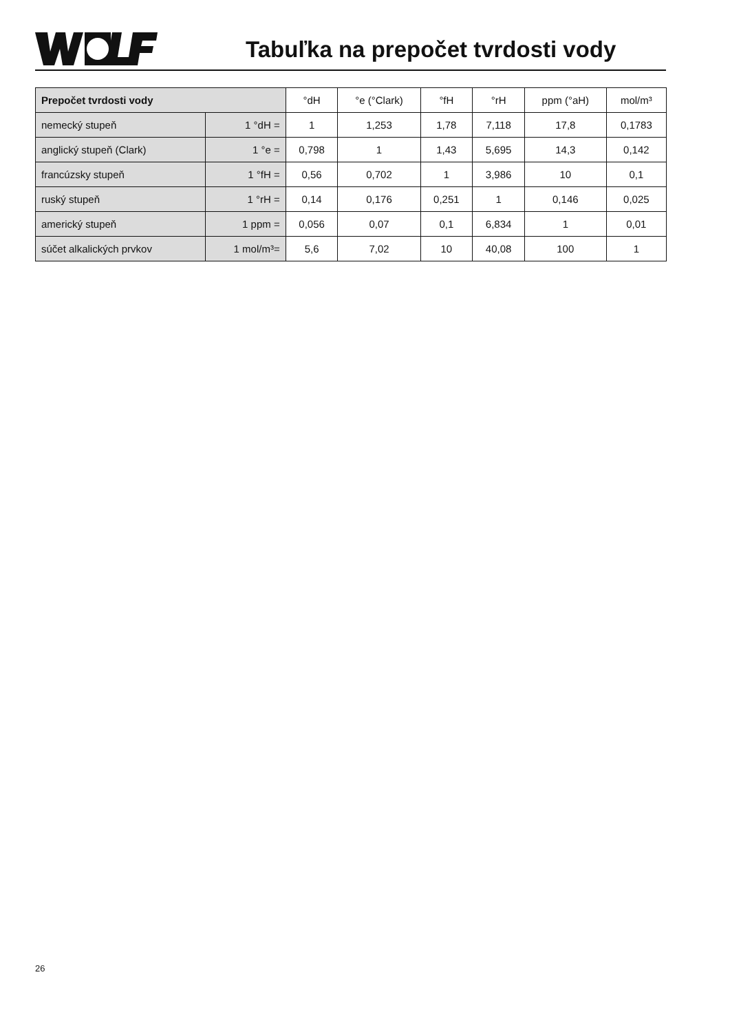Tabuľka na prepočet tvrdosti vody
| Prepočet tvrdosti vody | | °dH | °e (°Clark) | °fH | °rH | ppm (°aH) | mol/m³ |
| --- | --- | --- | --- | --- | --- | --- | --- |
| nemecký stupeň | 1 °dH = | 1 | 1,253 | 1,78 | 7,118 | 17,8 | 0,1783 |
| anglický stupeň (Clark) | 1 °e = | 0,798 | 1 | 1,43 | 5,695 | 14,3 | 0,142 |
| francúzsky stupeň | 1 °fH = | 0,56 | 0,702 | 1 | 3,986 | 10 | 0,1 |
| ruský stupeň | 1 °rH = | 0,14 | 0,176 | 0,251 | 1 | 0,146 | 0,025 |
| americký stupeň | 1 ppm = | 0,056 | 0,07 | 0,1 | 6,834 | 1 | 0,01 |
| súčet alkalických prvkov | 1 mol/m³= | 5,6 | 7,02 | 10 | 40,08 | 100 | 1 |
26